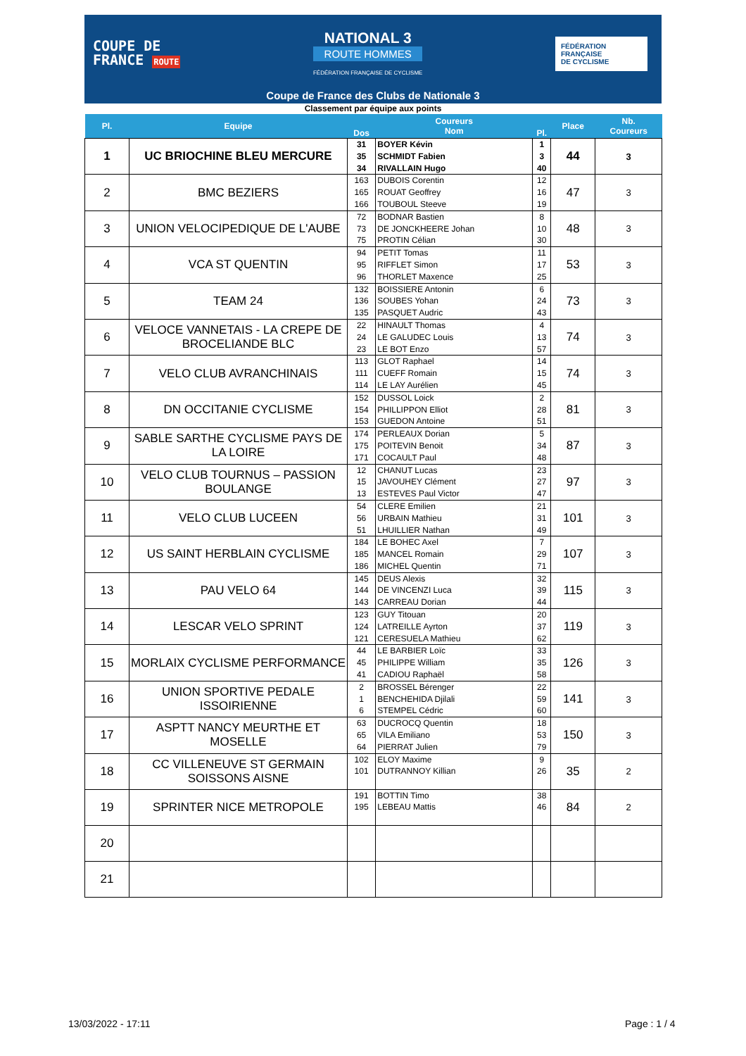COUPE DE
FRANCE ROUTE
NATIONAL 3
ROUTE HOMMES
FÉDÉRATION FRANÇAISE DE CYCLISME
FÉDÉRATION
FRANÇAISE
DE CYCLISME
Coupe de France des Clubs de Nationale 3
Classement par équipe aux points
| Pl. | Equipe | Dos | Coureurs Nom | Pl. | Place | Nb. Coureurs |
| --- | --- | --- | --- | --- | --- | --- |
| 1 | UC BRIOCHINE BLEU MERCURE | 31 35 34 | BOYER Kévin SCHMIDT Fabien RIVALLAIN Hugo | 1 3 40 | 44 | 3 |
| 2 | BMC BEZIERS | 163 165 166 | DUBOIS Corentin ROUAT Geoffrey TOUBOUL Steeve | 12 16 19 | 47 | 3 |
| 3 | UNION VELOCIPEDIQUE DE L'AUBE | 72 73 75 | BODNAR Bastien DE JONCKHEERE Johan PROTIN Célian | 8 10 30 | 48 | 3 |
| 4 | VCA ST QUENTIN | 94 95 96 | PETIT Tomas RIFFLET Simon THORLET Maxence | 11 17 25 | 53 | 3 |
| 5 | TEAM 24 | 132 136 135 | BOISSIERE Antonin SOUBES Yohan PASQUET Audric | 6 24 43 | 73 | 3 |
| 6 | VELOCE VANNETAIS - LA CREPE DE BROCELIANDE BLC | 22 24 23 | HINAULT Thomas LE GALUDEC Louis LE BOT Enzo | 4 13 57 | 74 | 3 |
| 7 | VELO CLUB AVRANCHINAIS | 113 111 114 | GLOT Raphael CUEFF Romain LE LAY Aurélien | 14 15 45 | 74 | 3 |
| 8 | DN OCCITANIE CYCLISME | 152 154 153 | DUSSOL Loick PHILLIPPON Elliot GUEDON Antoine | 2 28 51 | 81 | 3 |
| 9 | SABLE SARTHE CYCLISME PAYS DE LA LOIRE | 174 175 171 | PERLEAUX Dorian POITEVIN Benoit COCAULT Paul | 5 34 48 | 87 | 3 |
| 10 | VELO CLUB TOURNUS – PASSION BOULANGE | 12 15 13 | CHANUT Lucas JAVOUHEY Clément ESTEVES Paul Victor | 23 27 47 | 97 | 3 |
| 11 | VELO CLUB LUCEEN | 54 56 51 | CLERE Emilien URBAIN Mathieu LHUILLIER Nathan | 21 31 49 | 101 | 3 |
| 12 | US SAINT HERBLAIN CYCLISME | 184 185 186 | LE BOHEC Axel MANCEL Romain MICHEL Quentin | 7 29 71 | 107 | 3 |
| 13 | PAU VELO 64 | 145 144 143 | DEUS Alexis DE VINCENZI Luca CARREAU Dorian | 32 39 44 | 115 | 3 |
| 14 | LESCAR VELO SPRINT | 123 124 121 | GUY Titouan LATREILLE Ayrton CERESUELA Mathieu | 20 37 62 | 119 | 3 |
| 15 | MORLAIX CYCLISME PERFORMANCE | 44 45 41 | LE BARBIER Loïc PHILIPPE William CADIOU Raphaël | 33 35 58 | 126 | 3 |
| 16 | UNION SPORTIVE PEDALE ISSOIRIENNE | 2 1 6 | BROSSEL Bérenger BENCHEHIDA Djilali STEMPEL Cédric | 22 59 60 | 141 | 3 |
| 17 | ASPTT NANCY MEURTHE ET MOSELLE | 63 65 64 | DUCROCQ Quentin VILA Emiliano PIERRAT Julien | 18 53 79 | 150 | 3 |
| 18 | CC VILLENEUVE ST GERMAIN SOISSONS AISNE | 102 101 | ELOY Maxime DUTRANNOY Killian | 9 26 | 35 | 2 |
| 19 | SPRINTER NICE METROPOLE | 191 195 | BOTTIN Timo LEBEAU Mattis | 38 46 | 84 | 2 |
| 20 | | | | | | |
| 21 | | | | | | |
13/03/2022 - 17:11 Page : 1 / 4